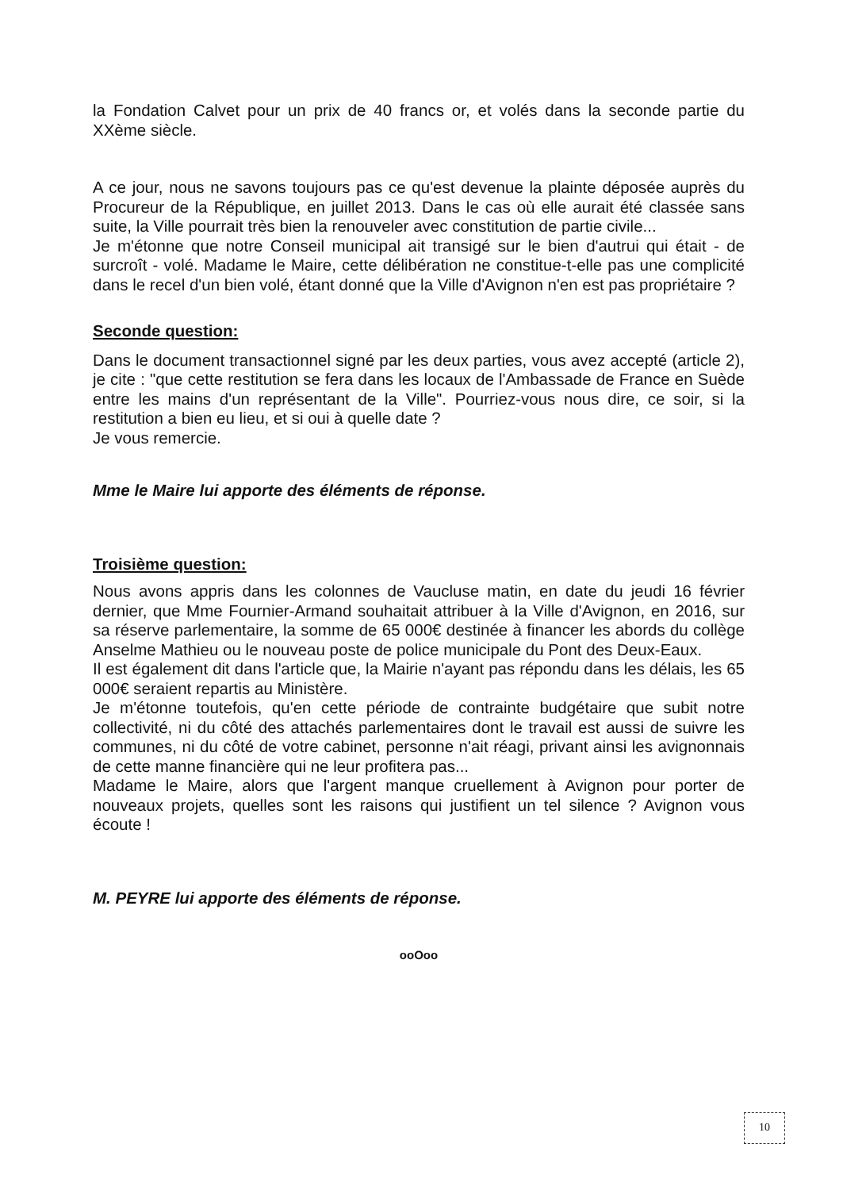la Fondation Calvet pour un prix de 40 francs or, et volés dans la seconde partie du XXème siècle.
A ce jour, nous ne savons toujours pas ce qu'est devenue la plainte déposée auprès du Procureur de la République, en juillet 2013. Dans le cas où elle aurait été classée sans suite, la Ville pourrait très bien la renouveler avec constitution de partie civile...
Je m'étonne que notre Conseil municipal ait transigé sur le bien d'autrui qui était - de surcroît - volé. Madame le Maire, cette délibération ne constitue-t-elle pas une complicité dans le recel d'un bien volé, étant donné que la Ville d'Avignon n'en est pas propriétaire ?
Seconde question:
Dans le document transactionnel signé par les deux parties, vous avez accepté (article 2), je cite : "que cette restitution se fera dans les locaux de l'Ambassade de France en Suède entre les mains d'un représentant de la Ville". Pourriez-vous nous dire, ce soir, si la restitution a bien eu lieu, et si oui à quelle date ?
Je vous remercie.
Mme le Maire lui apporte des éléments de réponse.
Troisième question:
Nous avons appris dans les colonnes de Vaucluse matin, en date du jeudi 16 février dernier, que Mme Fournier-Armand souhaitait attribuer à la Ville d'Avignon, en 2016, sur sa réserve parlementaire, la somme de 65 000€ destinée à financer les abords du collège Anselme Mathieu ou le nouveau poste de police municipale du Pont des Deux-Eaux.
Il est également dit dans l'article que, la Mairie n'ayant pas répondu dans les délais, les 65 000€ seraient repartis au Ministère.
Je m'étonne toutefois, qu'en cette période de contrainte budgétaire que subit notre collectivité, ni du côté des attachés parlementaires dont le travail est aussi de suivre les communes, ni du côté de votre cabinet, personne n'ait réagi, privant ainsi les avignonnais de cette manne financière qui ne leur profitera pas...
Madame le Maire, alors que l'argent manque cruellement à Avignon pour porter de nouveaux projets, quelles sont les raisons qui justifient un tel silence ? Avignon vous écoute !
M. PEYRE lui apporte des éléments de réponse.
ooOoo
10